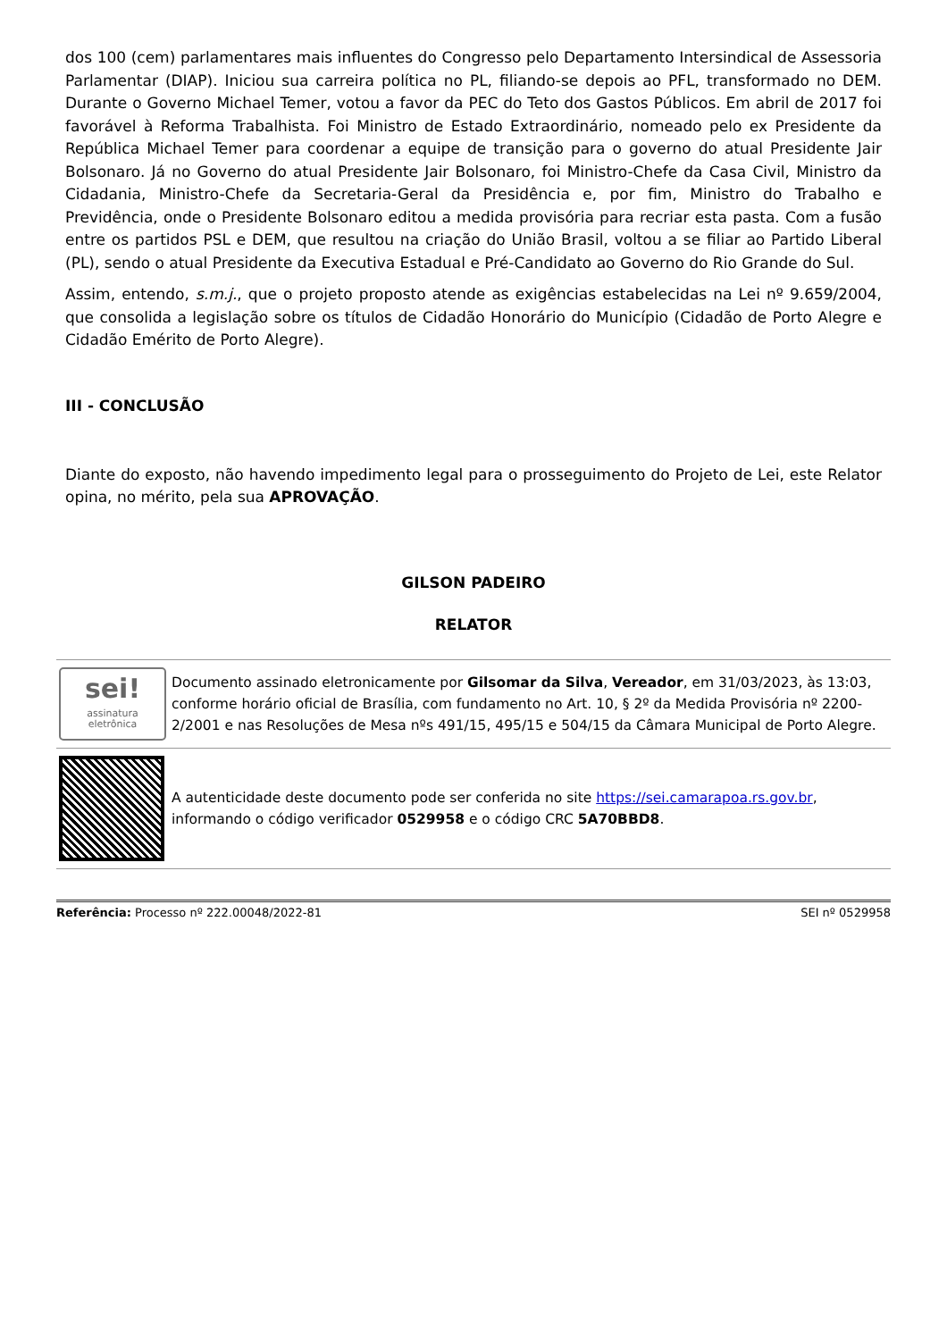dos 100 (cem) parlamentares mais influentes do Congresso pelo Departamento Intersindical de Assessoria Parlamentar (DIAP). Iniciou sua carreira política no PL, filiando-se depois ao PFL, transformado no DEM. Durante o Governo Michael Temer, votou a favor da PEC do Teto dos Gastos Públicos. Em abril de 2017 foi favorável à Reforma Trabalhista. Foi Ministro de Estado Extraordinário, nomeado pelo ex Presidente da República Michael Temer para coordenar a equipe de transição para o governo do atual Presidente Jair Bolsonaro. Já no Governo do atual Presidente Jair Bolsonaro, foi Ministro-Chefe da Casa Civil, Ministro da Cidadania, Ministro-Chefe da Secretaria-Geral da Presidência e, por fim, Ministro do Trabalho e Previdência, onde o Presidente Bolsonaro editou a medida provisória para recriar esta pasta. Com a fusão entre os partidos PSL e DEM, que resultou na criação do União Brasil, voltou a se filiar ao Partido Liberal (PL), sendo o atual Presidente da Executiva Estadual e Pré-Candidato ao Governo do Rio Grande do Sul.
Assim, entendo, s.m.j., que o projeto proposto atende as exigências estabelecidas na Lei nº 9.659/2004, que consolida a legislação sobre os títulos de Cidadão Honorário do Município (Cidadão de Porto Alegre e Cidadão Emérito de Porto Alegre).
III - CONCLUSÃO
Diante do exposto, não havendo impedimento legal para o prosseguimento do Projeto de Lei, este Relator opina, no mérito, pela sua APROVAÇÃO.
GILSON PADEIRO
RELATOR
sei!
assinatura
eletrônica
Documento assinado eletronicamente por Gilsomar da Silva, Vereador, em 31/03/2023, às 13:03, conforme horário oficial de Brasília, com fundamento no Art. 10, § 2º da Medida Provisória nº 2200-2/2001 e nas Resoluções de Mesa nºs 491/15, 495/15 e 504/15 da Câmara Municipal de Porto Alegre.
A autenticidade deste documento pode ser conferida no site https://sei.camarapoa.rs.gov.br, informando o código verificador 0529958 e o código CRC 5A70BBD8.
Referência: Processo nº 222.00048/2022-81 SEI nº 0529958